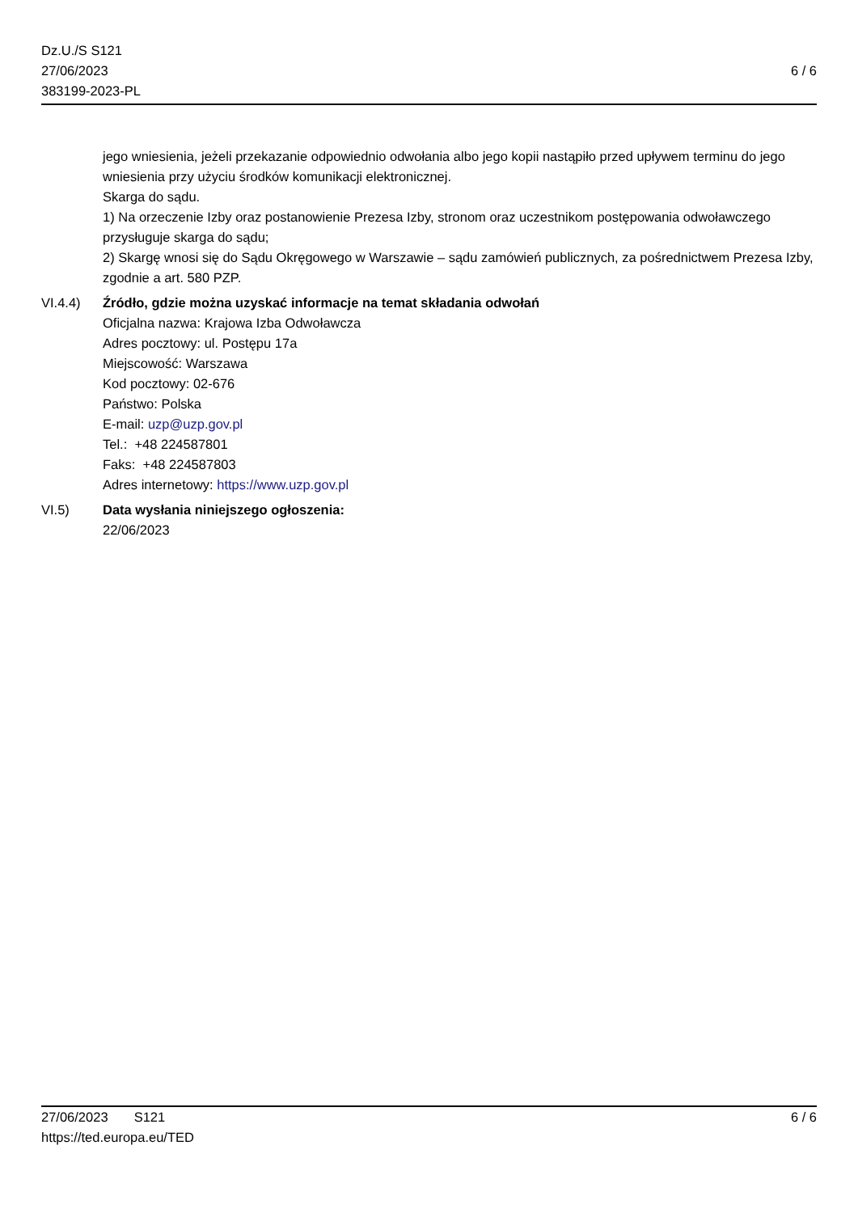Dz.U./S S121
27/06/2023
383199-2023-PL
6 / 6
jego wniesienia, jeżeli przekazanie odpowiednio odwołania albo jego kopii nastąpiło przed upływem terminu do jego wniesienia przy użyciu środków komunikacji elektronicznej.
Skarga do sądu.
1) Na orzeczenie Izby oraz postanowienie Prezesa Izby, stronom oraz uczestnikom postępowania odwoławczego przysługuje skarga do sądu;
2) Skargę wnosi się do Sądu Okręgowego w Warszawie – sądu zamówień publicznych, za pośrednictwem Prezesa Izby, zgodnie a art. 580 PZP.
VI.4.4) Źródło, gdzie można uzyskać informacje na temat składania odwołań
Oficjalna nazwa: Krajowa Izba Odwoławcza
Adres pocztowy: ul. Postępu 17a
Miejscowość: Warszawa
Kod pocztowy: 02-676
Państwo: Polska
E-mail: uzp@uzp.gov.pl
Tel.: +48 224587801
Faks: +48 224587803
Adres internetowy: https://www.uzp.gov.pl
VI.5) Data wysłania niniejszego ogłoszenia:
22/06/2023
27/06/2023 S121
https://ted.europa.eu/TED
6 / 6